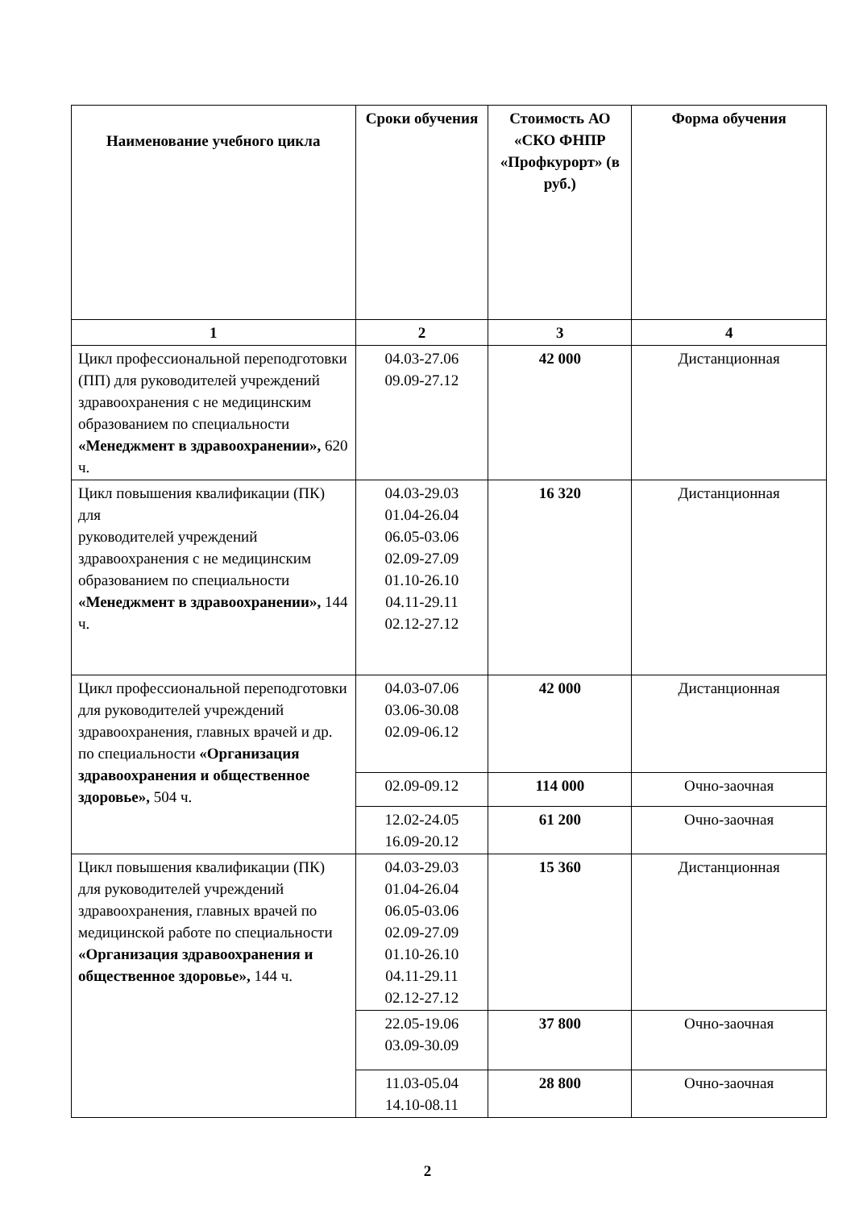| Наименование учебного цикла | Сроки обучения | Стоимость АО «СКО ФНПР «Профкурорт» (в руб.) | Форма обучения |
| --- | --- | --- | --- |
| 1 | 2 | 3 | 4 |
| Цикл профессиональной переподготовки (ПП) для руководителей учреждений здравоохранения с не медицинским образованием по специальности «Менеджмент в здравоохранении», 620 ч. | 04.03-27.06 09.09-27.12 | 42 000 | Дистанционная |
| Цикл повышения квалификации (ПК) для руководителей учреждений здравоохранения с не медицинским образованием по специальности «Менеджмент в здравоохранении», 144 ч. | 04.03-29.03 01.04-26.04 06.05-03.06 02.09-27.09 01.10-26.10 04.11-29.11 02.12-27.12 | 16 320 | Дистанционная |
| Цикл профессиональной переподготовки для руководителей учреждений здравоохранения, главных врачей и др. по специальности «Организация здравоохранения и общественное здоровье», 504 ч. | 04.03-07.06 03.06-30.08 02.09-06.12 | 42 000 | Дистанционная |
| | 02.09-09.12 | 114 000 | Очно-заочная |
| | 12.02-24.05 16.09-20.12 | 61 200 | Очно-заочная |
| Цикл повышения квалификации (ПК) для руководителей учреждений здравоохранения, главных врачей по медицинской работе по специальности «Организация здравоохранения и общественное здоровье», 144 ч. | 04.03-29.03 01.04-26.04 06.05-03.06 02.09-27.09 01.10-26.10 04.11-29.11 02.12-27.12 | 15 360 | Дистанционная |
| | 22.05-19.06 03.09-30.09 | 37 800 | Очно-заочная |
| | 11.03-05.04 14.10-08.11 | 28 800 | Очно-заочная |
2